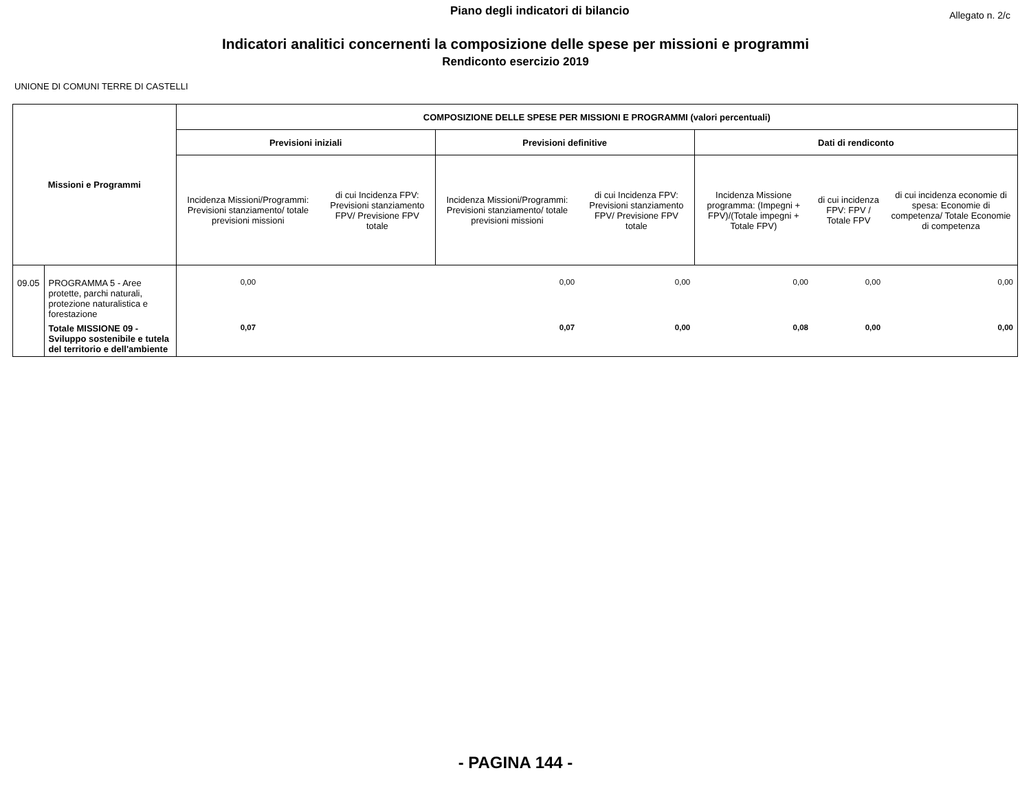Piano degli indicatori di bilancio Allegato n. 2/c
Indicatori analitici concernenti la composizione delle spese per missioni e programmi
Rendiconto esercizio 2019
UNIONE DI COMUNI TERRE DI CASTELLI
| Missioni e Programmi | | COMPOSIZIONE DELLE SPESE PER MISSIONI E PROGRAMMI (valori percentuali) | | | | | | |
| --- | --- | --- | --- | --- | --- | --- | --- | --- |
| | | Previsioni iniziali | | Previsioni definitive | | Dati di rendiconto | | |
| | | Incidenza Missioni/Programmi: Previsioni stanziamento/ totale previsioni missioni | di cui Incidenza FPV: Previsioni stanziamento FPV/ Previsione FPV totale | Incidenza Missioni/Programmi: Previsioni stanziamento/ totale previsioni missioni | di cui Incidenza FPV: Previsioni stanziamento FPV/ Previsione FPV totale | Incidenza Missione programma: (Impegni + FPV)/(Totale impegni + Totale FPV) | di cui incidenza FPV: FPV / Totale FPV | di cui incidenza economie di spesa: Economie di competenza/ Totale Economie di competenza |
| 09.05 | PROGRAMMA 5 - Aree protette, parchi naturali, protezione naturalistica e forestazione | 0,00 | | 0,00 | 0,00 | 0,00 | 0,00 | 0,00 |
| | Totale MISSIONE 09 - Sviluppo sostenibile e tutela del territorio e dell'ambiente | 0,07 | | 0,07 | 0,00 | 0,08 | 0,00 | 0,00 |
- PAGINA 144 -